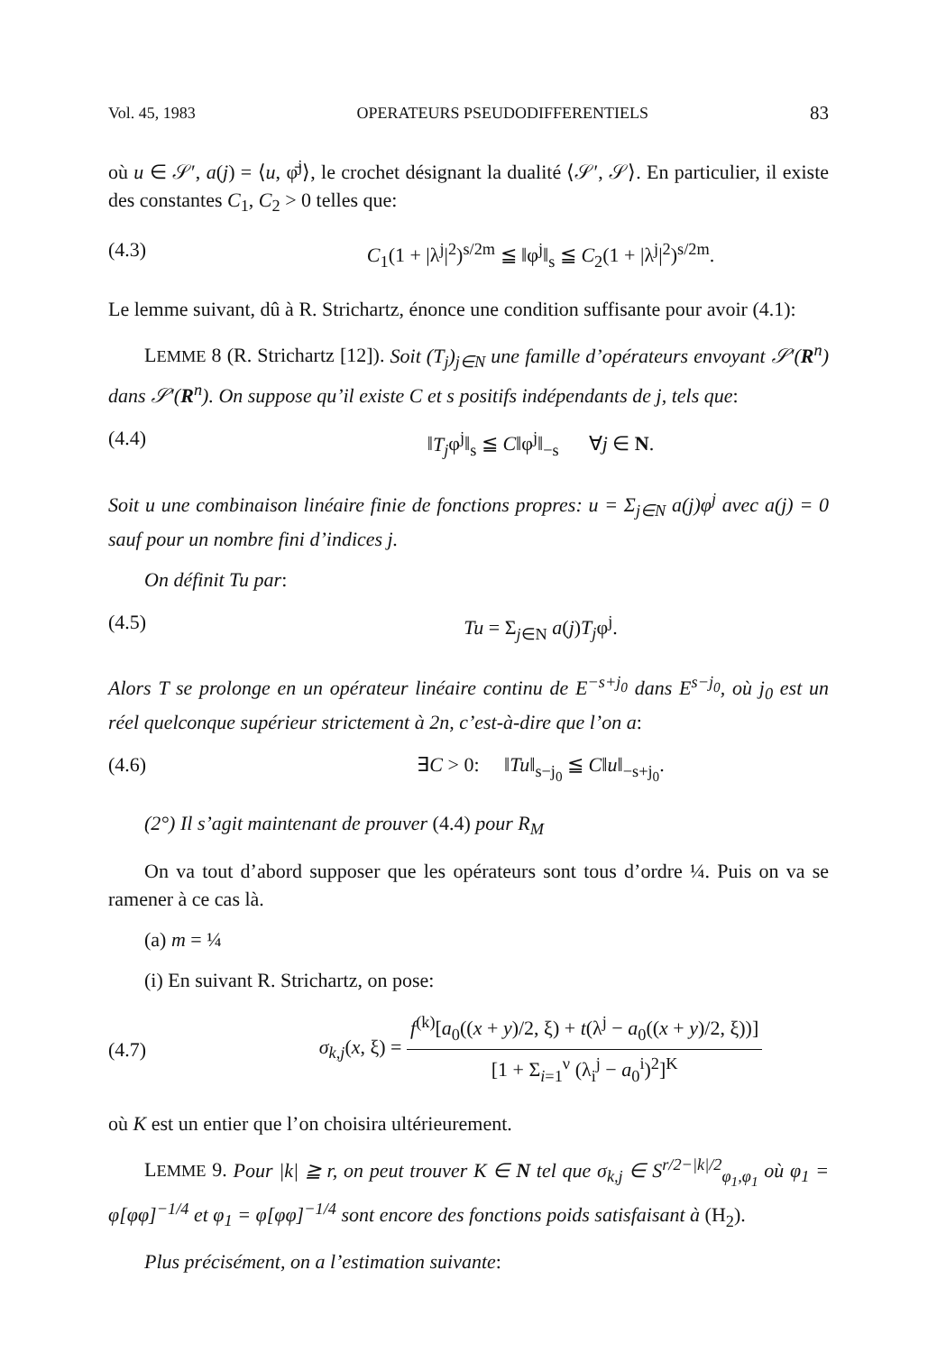Vol. 45, 1983 OPERATEURS PSEUDODIFFERENTIELS 83
où u ∈ 𝒮′, a(j) = ⟨u, φ̄<sup>j</sup>⟩, le crochet désignant la dualité ⟨𝒮′, 𝒮⟩. En particulier, il existe des constantes C<sub>1</sub>, C<sub>2</sub> > 0 telles que:
(4.3) C<sub>1</sub>(1 + |λ<sup>j</sup>|<sup>2</sup>)<sup>s/2m</sup> ≦ ‖φ<sup>j</sup>‖<sub>s</sub> ≦ C<sub>2</sub>(1 + |λ<sup>j</sup>|<sup>2</sup>)<sup>s/2m</sup>.
Le lemme suivant, dû à R. Strichartz, énonce une condition suffisante pour avoir (4.1):
LEMME 8 (R. Strichartz [12]). Soit (T<sub>j</sub>)<sub>j∈N</sub> une famille d’opérateurs envoyant 𝒮′(R<sup>n</sup>) dans 𝒮′(R<sup>n</sup>). On suppose qu’il existe C et s positifs indépendants de j, tels que:
(4.4) ‖T<sub>j</sub>φ<sup>j</sup>‖<sub>s</sub> ≦ C‖φ<sup>j</sup>‖<sub>−s</sub> ∀j ∈ N.
Soit u une combinaison linéaire finie de fonctions propres: u = Σ<sub>j∈N</sub> a(j)φ<sup>j</sup> avec a(j) = 0 sauf pour un nombre fini d’indices j.
On définit Tu par:
(4.5) Tu = Σ<sub>j∈N</sub> a(j)T<sub>j</sub>φ<sup>j</sup>.
Alors T se prolonge en un opérateur linéaire continu de E<sup>−s+j<sub>0</sub></sup> dans E<sup>s−j<sub>0</sub></sup>, où j<sub>0</sub> est un réel quelconque supérieur strictement à 2n, c’est-à-dire que l’on a:
(4.6) ∃C > 0: ‖Tu‖<sub>s−j<sub>0</sub></sub> ≦ C‖u‖<sub>−s+j<sub>0</sub></sub>.
(2°) Il s’agit maintenant de prouver (4.4) pour R<sub>M</sub>
On va tout d’abord supposer que les opérateurs sont tous d’ordre ¼. Puis on va se ramener à ce cas là.
(a) m = ¼
(i) En suivant R. Strichartz, on pose:
(4.7) σ<sub>k,j</sub>(x, ξ) = f<sup>(k)</sup>[a<sub>0</sub>((x + y)/2, ξ) + t(λ<sup>j</sup> − a<sub>0</sub>((x + y)/2, ξ))] [1 + Σ<sub>i=1</sub><sup>ν</sup> (λ<sub>i</sub><sup>j</sup> − a<sub>0</sub><sup>i</sup>)<sup>2</sup>]<sup>K</sup>
où K est un entier que l’on choisira ultérieurement.
LEMME 9. Pour |k| ≧ r, on peut trouver K ∈ N tel que σ<sub>k,j</sub> ∈ S<sup>r/2−|k|/2</sup><sub>φ<sub>1</sub>,φ<sub>1</sub></sub> où φ<sub>1</sub> = φ[φφ]<sup>−1/4</sup> et φ<sub>1</sub> = φ[φφ]<sup>−1/4</sup> sont encore des fonctions poids satisfaisant à (H<sub>2</sub>).
Plus précisément, on a l’estimation suivante: